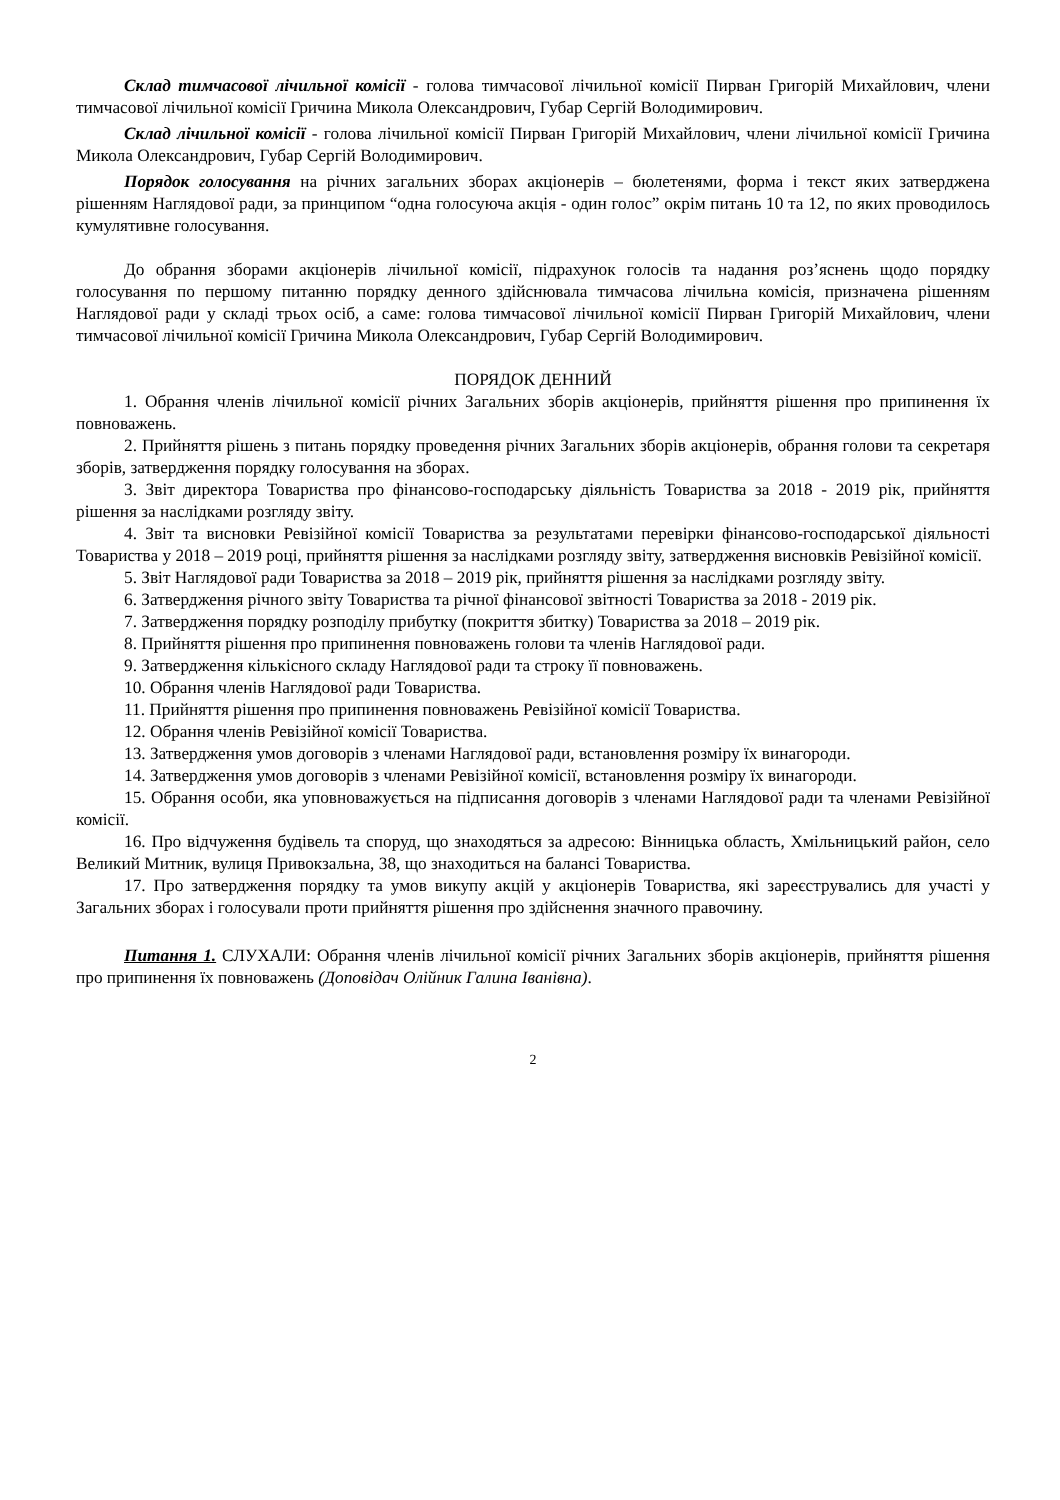Склад тимчасової лічильної комісії - голова тимчасової лічильної комісії Пирван Григорій Михайлович, члени тимчасової лічильної комісії Гричина Микола Олександрович, Губар Сергій Володимирович.
Склад лічильної комісії - голова лічильної комісії Пирван Григорій Михайлович, члени лічильної комісії Гричина Микола Олександрович, Губар Сергій Володимирович.
Порядок голосування на річних загальних зборах акціонерів – бюлетенями, форма і текст яких затверджена рішенням Наглядової ради, за принципом “одна голосуюча акція - один голос” окрім питань 10 та 12, по яких проводилось кумулятивне голосування.
До обрання зборами акціонерів лічильної комісії, підрахунок голосів та надання роз’яснень щодо порядку голосування по першому питанню порядку денного здійснювала тимчасова лічильна комісія, призначена рішенням Наглядової ради у складі трьох осіб, а саме: голова тимчасової лічильної комісії Пирван Григорій Михайлович, члени тимчасової лічильної комісії Гричина Микола Олександрович, Губар Сергій Володимирович.
ПОРЯДОК ДЕННИЙ
1. Обрання членів лічильної комісії річних Загальних зборів акціонерів, прийняття рішення про припинення їх повноважень.
2. Прийняття рішень з питань порядку проведення річних Загальних зборів акціонерів, обрання голови та секретаря зборів, затвердження порядку голосування на зборах.
3. Звіт директора Товариства про фінансово-господарську діяльність Товариства за 2018 - 2019 рік, прийняття рішення за наслідками розгляду звіту.
4. Звіт та висновки Ревізійної комісії Товариства за результатами перевірки фінансово-господарської діяльності Товариства у 2018 – 2019 році, прийняття рішення за наслідками розгляду звіту, затвердження висновків Ревізійної комісії.
5. Звіт Наглядової ради Товариства за 2018 – 2019 рік, прийняття рішення за наслідками розгляду звіту.
6. Затвердження річного звіту Товариства та річної фінансової звітності Товариства за 2018 - 2019 рік.
7. Затвердження порядку розподілу прибутку (покриття збитку) Товариства за 2018 – 2019 рік.
8. Прийняття рішення про припинення повноважень голови та членів Наглядової ради.
9. Затвердження кількісного складу Наглядової ради та строку її повноважень.
10. Обрання членів Наглядової ради Товариства.
11. Прийняття рішення про припинення повноважень Ревізійної комісії Товариства.
12. Обрання членів Ревізійної комісії Товариства.
13. Затвердження умов договорів з членами Наглядової ради, встановлення розміру їх винагороди.
14. Затвердження умов договорів з членами Ревізійної комісії, встановлення розміру їх винагороди.
15. Обрання особи, яка уповноважується на підписання договорів з членами Наглядової ради та членами Ревізійної комісії.
16. Про відчуження будівель та споруд, що знаходяться за адресою: Вінницька область, Хмільницький район, село Великий Митник, вулиця Привокзальна, 38, що знаходиться на балансі Товариства.
17. Про затвердження порядку та умов викупу акцій у акціонерів Товариства, які зареєструвались для участі у Загальних зборах і голосували проти прийняття рішення про здійснення значного правочину.
Питання 1. СЛУХАЛИ: Обрання членів лічильної комісії річних Загальних зборів акціонерів, прийняття рішення про припинення їх повноважень (Доповідач Олійник Галина Іванівна).
2